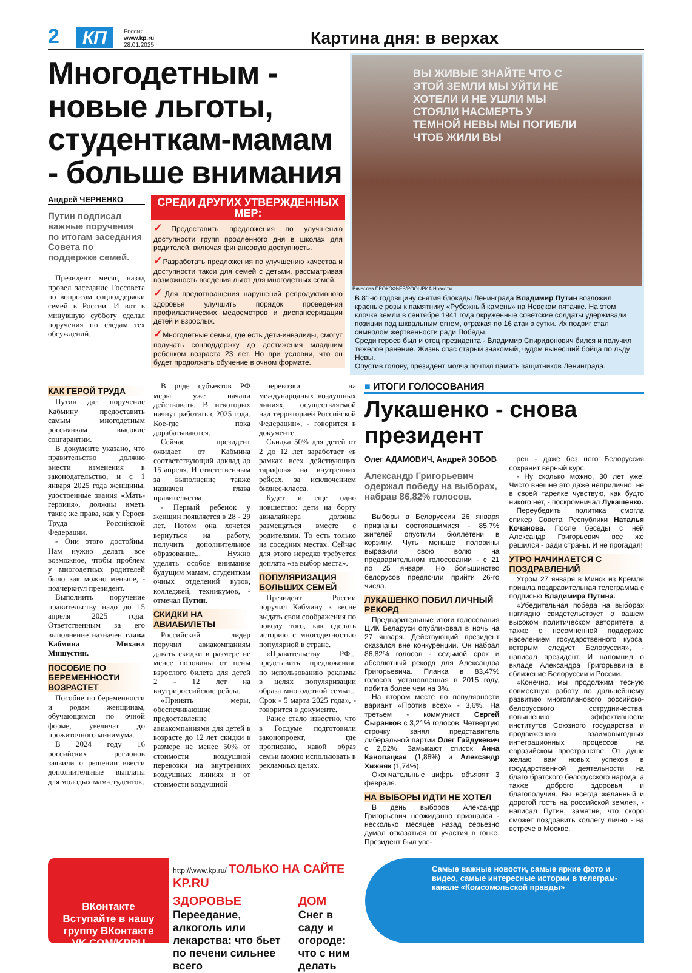2 КП Россия
www.kp.ru
28.01.2025 Картина дня: в верхах
Многодетным - новые льготы, студенткам-мамам - больше внимания
Андрей ЧЕРНЕНКО
Путин подписал важные поручения по итогам заседания Совета по поддержке семей.
Президент месяц назад провел заседание Госсовета по вопросам соцподдержки семей в России. И вот в минувшую субботу сделал поручения по следам тех обсуждений.
СРЕДИ ДРУГИХ УТВЕРЖДЕННЫХ МЕР:
✓Предоставить предложения по улучшению доступности групп продленного дня в школах для родителей, включая финансовую доступность.
✓Разработать предложения по улучшению качества и доступности такси для семей с детьми, рассматривая возможность введения льгот для многодетных семей.
✓Для предотвращения нарушений репродуктивного здоровья улучшить порядок проведения профилактических медосмотров и диспансеризации детей и взрослых.
✓Многодетные семьи, где есть дети-инвалиды, смогут получать соцподдержку до достижения младшим ребенком возраста 23 лет. Но при условии, что он будет продолжать обучение в очном формате.
ВЫ ЖИВЫЕ ЗНАЙТЕ ЧТО С ЭТОЙ ЗЕМЛИ МЫ УЙТИ НЕ ХОТЕЛИ И НЕ УШЛИ МЫ СТОЯЛИ НАСМЕРТЬ У ТЕМНОЙ НЕВЫ МЫ ПОГИБЛИ ЧТОБ ЖИЛИ ВЫ
Вячеслав ПРОКОФЬЕВ/POOL/РИА Новости
В 81-ю годовщину снятия блокады Ленинграда Владимир Путин возложил красные розы к памятнику «Рубежный камень» на Невском пятачке. На этом клочке земли в сентябре 1941 года окруженные советские солдаты удерживали позиции под шквальным огнем, отражая по 16 атак в сутки. Их подвиг стал символом жертвенности ради Победы.
Среди героев был и отец президента - Владимир Спиридонович бился и получил тяжелое ранение. Жизнь спас старый знакомый, чудом вынесший бойца по льду Невы.
Опустив голову, президент молча почтил память защитников Ленинграда.
КАК ГЕРОЙ ТРУДА
Путин дал поручение Кабмину предоставить самым многодетным россиянкам высокие соцгарантии.
В документе указано, что правительство должно внести изменения в законодательство, и с 1 января 2025 года женщины, удостоенные звания «Мать-героиня», должны иметь такие же права, как у Героев Труда Российской Федерации.
- Они этого достойны. Нам нужно делать все возможное, чтобы проблем у многодетных родителей было как можно меньше, - подчеркнул президент.
Выполнить поручение правительству надо до 15 апреля 2025 года. Ответственным за его выполнение назначен глава Кабмина Михаил Мишустин.
ПОСОБИЕ ПО БЕРЕМЕННОСТИ ВОЗРАСТЕТ
Пособие по беременности и родам женщинам, обучающимся по очной форме, увеличат до прожиточного минимума.
В 2024 году 16 российских регионов заявили о решении ввести дополнительные выплаты для молодых мам-студенток.
В ряде субъектов РФ меры уже начали действовать. В некоторых начнут работать с 2025 года. Кое-где пока дорабатываются.
Сейчас президент ожидает от Кабмина соответствующий доклад до 15 апреля. И ответственным за выполнение также назначен глава правительства.
- Первый ребенок у женщин появляется в 28 - 29 лет. Потом она хочется вернуться на работу, получить дополнительное образование... Нужно уделять особое внимание будущим мамам, студенткам очных отделений вузов, колледжей, техникумов, - отмечал Путин.
СКИДКИ НА АВИАБИЛЕТЫ
Российский лидер поручил авиакомпаниям давать скидки в размере не менее половины от цены взрослого билета для детей 2 - 12 лет на внутрироссийские рейсы.
«Принять меры, обеспечивающие предоставление авиакомпаниями для детей в возрасте до 12 лет скидки в размере не менее 50% от стоимости воздушной перевозки на внутренних воздушных линиях и от стоимости воздушной
перевозки на международных воздушных линиях, осуществляемой над территорией Российской Федерации», - говорится в документе.
Скидка 50% для детей от 2 до 12 лет заработает «в рамках всех действующих тарифов» на внутренних рейсах, за исключением бизнес-класса.
Будет и еще одно новшество: дети на борту авиалайнера должны размещаться вместе с родителями. То есть только на соседних местах. Сейчас для этого нередко требуется доплата «за выбор места».
ПОПУЛЯРИЗАЦИЯ БОЛЬШИХ СЕМЕЙ
Президент России поручил Кабмину к весне выдать свои соображения по поводу того, как сделать историю с многодетностью популярной в стране.
«Правительству РФ... представить предложения: по использованию рекламы в целях популяризации образа многодетной семьи... Срок - 5 марта 2025 года», - говорится в документе.
Ранее стало известно, что в Госдуме подготовили законопроект, где прописано, какой образ семьи можно использовать в рекламных целях.
■ ИТОГИ ГОЛОСОВАНИЯ
Лукашенко - снова президент
Олег АДАМОВИЧ, Андрей ЗОБОВ
Александр Григорьевич одержал победу на выборах, набрав 86,82% голосов.
Выборы в Белоруссии 26 января признаны состоявшимися - 85,7% жителей опустили бюллетени в корзину. Чуть меньше половины выразили свою волю на предварительном голосовании - с 21 по 25 января. Но большинство белорусов предпочли прийти 26-го числа.
ЛУКАШЕНКО ПОБИЛ ЛИЧНЫЙ РЕКОРД
Предварительные итоги голосования ЦИК Беларуси опубликовал в ночь на 27 января. Действующий президент оказался вне конкуренции. Он набрал 86,82% голосов - седьмой срок и абсолютный рекорд для Александра Григорьевича. Планка в 83,47% голосов, установленная в 2015 году, побита более чем на 3%.
На втором месте по популярности вариант «Против всех» - 3,6%. На третьем - коммунист Сергей Сыранков с 3,21% голосов. Четвертую строчку занял представитель либеральной партии Олег Гайдукевич с 2,02%. Замыкают список Анна Канопацкая (1,86%) и Александр Хижняк (1,74%).
Окончательные цифры объявят 3 февраля.
НА ВЫБОРЫ ИДТИ НЕ ХОТЕЛ
В день выборов Александр Григорьевич неожиданно признался - несколько месяцев назад серьезно думал отказаться от участия в гонке. Президент был уве-
рен - даже без него Белоруссия сохранит верный курс.
- Ну сколько можно, 30 лет уже! Чисто внешне это даже неприлично, не в своей тарелке чувствую, как будто никого нет, - поскромничал Лукашенко.
Переубедить политика смогла спикер Совета Республики Наталья Кочанова. После беседы с ней Александр Григорьевич все же решился - ради страны. И не прогадал!
УТРО НАЧИНАЕТСЯ С ПОЗДРАВЛЕНИЙ
Утром 27 января в Минск из Кремля пришла поздравительная телеграмма с подписью Владимира Путина.
«Убедительная победа на выборах наглядно свидетельствует о вашем высоком политическом авторитете, а также о несомненной поддержке населением государственного курса, которым следует Белоруссия», - написал президент. И напомнил о вкладе Александра Григорьевича в сближение Белоруссии и России.
«Конечно, мы продолжим тесную совместную работу по дальнейшему развитию многопланового российско-белорусского сотрудничества, повышению эффективности институтов Союзного государства и продвижению взаимовыгодных интеграционных процессов на евразийском пространстве. От души желаю вам новых успехов в государственной деятельности на благо братского белорусского народа, а также доброго здоровья и благополучия. Вы всегда желанный и дорогой гость на российской земле», - написал Путин, заметив, что скоро сможет поздравить коллегу лично - на встрече в Москве.
ВКонтакте
Вступайте в нашу группу ВКонтакте VK.COM/KPRU
http://www.kp.ru/ ТОЛЬКО НА САЙТЕ KP.RU
ЗДОРОВЬЕ
Переедание, алкоголь или лекарства: что бьет по печени сильнее всего
ДОМ
Снег в саду и огороде: что с ним делать
Самые важные новости, самые яркие фото и видео, самые интересные истории в телеграм-канале «Комсомольской правды»